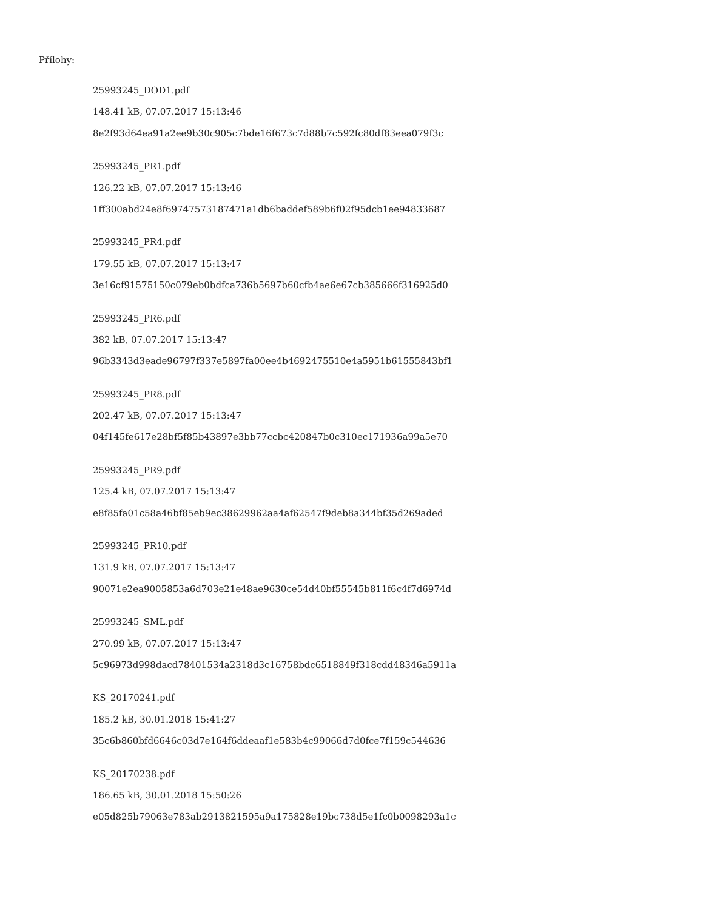Přílohy:
25993245_DOD1.pdf
148.41 kB, 07.07.2017 15:13:46
8e2f93d64ea91a2ee9b30c905c7bde16f673c7d88b7c592fc80df83eea079f3c
25993245_PR1.pdf
126.22 kB, 07.07.2017 15:13:46
1ff300abd24e8f69747573187471a1db6baddef589b6f02f95dcb1ee94833687
25993245_PR4.pdf
179.55 kB, 07.07.2017 15:13:47
3e16cf91575150c079eb0bdfca736b5697b60cfb4ae6e67cb385666f316925d0
25993245_PR6.pdf
382 kB, 07.07.2017 15:13:47
96b3343d3eade96797f337e5897fa00ee4b4692475510e4a5951b61555843bf1
25993245_PR8.pdf
202.47 kB, 07.07.2017 15:13:47
04f145fe617e28bf5f85b43897e3bb77ccbc420847b0c310ec171936a99a5e70
25993245_PR9.pdf
125.4 kB, 07.07.2017 15:13:47
e8f85fa01c58a46bf85eb9ec38629962aa4af62547f9deb8a344bf35d269aded
25993245_PR10.pdf
131.9 kB, 07.07.2017 15:13:47
90071e2ea9005853a6d703e21e48ae9630ce54d40bf55545b811f6c4f7d6974d
25993245_SML.pdf
270.99 kB, 07.07.2017 15:13:47
5c96973d998dacd78401534a2318d3c16758bdc6518849f318cdd48346a5911a
KS_20170241.pdf
185.2 kB, 30.01.2018 15:41:27
35c6b860bfd6646c03d7e164f6ddeaaf1e583b4c99066d7d0fce7f159c544636
KS_20170238.pdf
186.65 kB, 30.01.2018 15:50:26
e05d825b79063e783ab2913821595a9a175828e19bc738d5e1fc0b0098293a1c